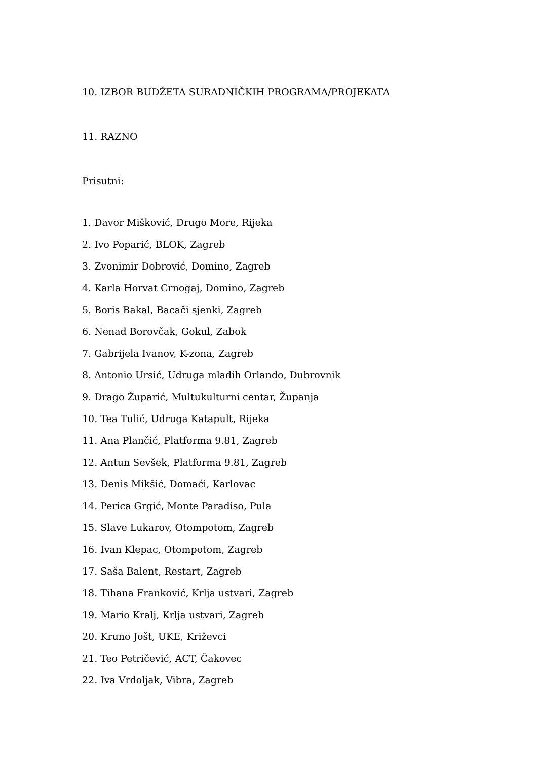10. IZBOR BUDŽETA SURADNIČKIH PROGRAMA/PROJEKATA
11. RAZNO
Prisutni:
1. Davor Mišković, Drugo More, Rijeka
2. Ivo Poparić, BLOK, Zagreb
3. Zvonimir Dobrović, Domino, Zagreb
4. Karla Horvat Crnogaj, Domino, Zagreb
5. Boris Bakal, Bacači sjenki, Zagreb
6. Nenad Borovčak, Gokul, Zabok
7. Gabrijela Ivanov, K-zona, Zagreb
8. Antonio Ursić, Udruga mladih Orlando, Dubrovnik
9. Drago Župarić, Multukulturni centar, Županja
10. Tea Tulić, Udruga Katapult, Rijeka
11. Ana Plančić, Platforma 9.81, Zagreb
12. Antun Sevšek, Platforma 9.81, Zagreb
13. Denis Mikšić, Domaći, Karlovac
14. Perica Grgić, Monte Paradiso, Pula
15. Slave Lukarov, Otompotom, Zagreb
16. Ivan Klepac, Otompotom, Zagreb
17. Saša Balent, Restart, Zagreb
18. Tihana Franković, Krlja ustvari, Zagreb
19. Mario Kralj, Krlja ustvari, Zagreb
20. Kruno Jošt, UKE, Križevci
21. Teo Petričević, ACT, Čakovec
22. Iva Vrdoljak, Vibra, Zagreb